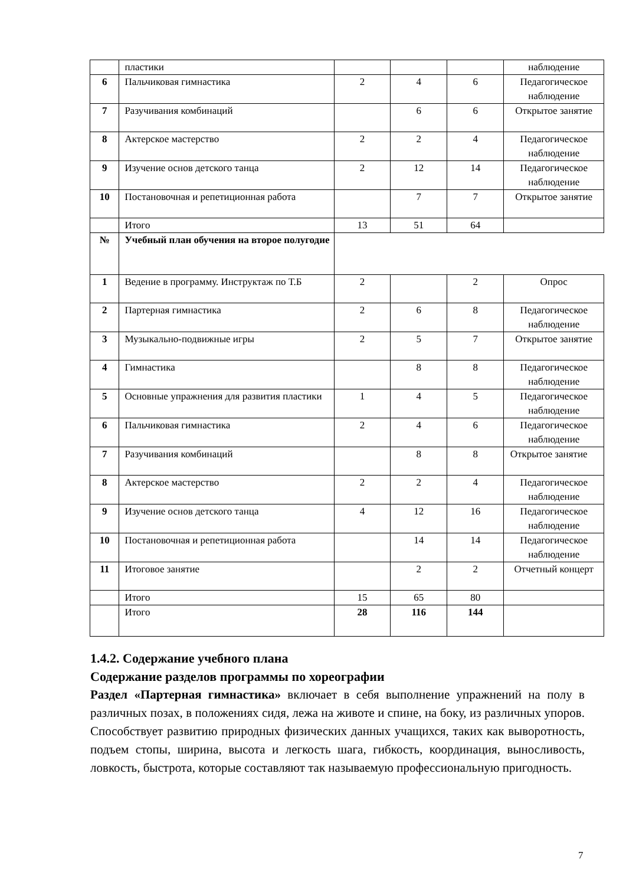| | пластики | | | | наблюдение |
| 6 | Пальчиковая гимнастика | 2 | 4 | 6 | Педагогическое наблюдение |
| 7 | Разучивания комбинаций | | 6 | 6 | Открытое занятие |
| 8 | Актерское мастерство | 2 | 2 | 4 | Педагогическое наблюдение |
| 9 | Изучение основ детского танца | 2 | 12 | 14 | Педагогическое наблюдение |
| 10 | Постановочная и репетиционная работа | | 7 | 7 | Открытое занятие |
| | Итого | 13 | 51 | 64 | |
| № | Учебный план обучения на второе полугодие | | | | |
| 1 | Ведение в программу. Инструктаж по Т.Б | 2 | | 2 | Опрос |
| 2 | Партерная гимнастика | 2 | 6 | 8 | Педагогическое наблюдение |
| 3 | Музыкально-подвижные игры | 2 | 5 | 7 | Открытое занятие |
| 4 | Гимнастика | | 8 | 8 | Педагогическое наблюдение |
| 5 | Основные упражнения для развития пластики | 1 | 4 | 5 | Педагогическое наблюдение |
| 6 | Пальчиковая гимнастика | 2 | 4 | 6 | Педагогическое наблюдение |
| 7 | Разучивания комбинаций | | 8 | 8 | Открытое занятие |
| 8 | Актерское мастерство | 2 | 2 | 4 | Педагогическое наблюдение |
| 9 | Изучение основ детского танца | 4 | 12 | 16 | Педагогическое наблюдение |
| 10 | Постановочная и репетиционная работа | | 14 | 14 | Педагогическое наблюдение |
| 11 | Итоговое занятие | | 2 | 2 | Отчетный концерт |
| | Итого | 15 | 65 | 80 | |
| | Итого | 28 | 116 | 144 | |
1.4.2. Содержание учебного плана
Содержание разделов программы по хореографии
Раздел «Партерная гимнастика» включает в себя выполнение упражнений на полу в различных позах, в положениях сидя, лежа на животе и спине, на боку, из различных упоров. Способствует развитию природных физических данных учащихся, таких как выворотность, подъем стопы, ширина, высота и легкость шага, гибкость, координация, выносливость, ловкость, быстрота, которые составляют так называемую профессиональную пригодность.
7